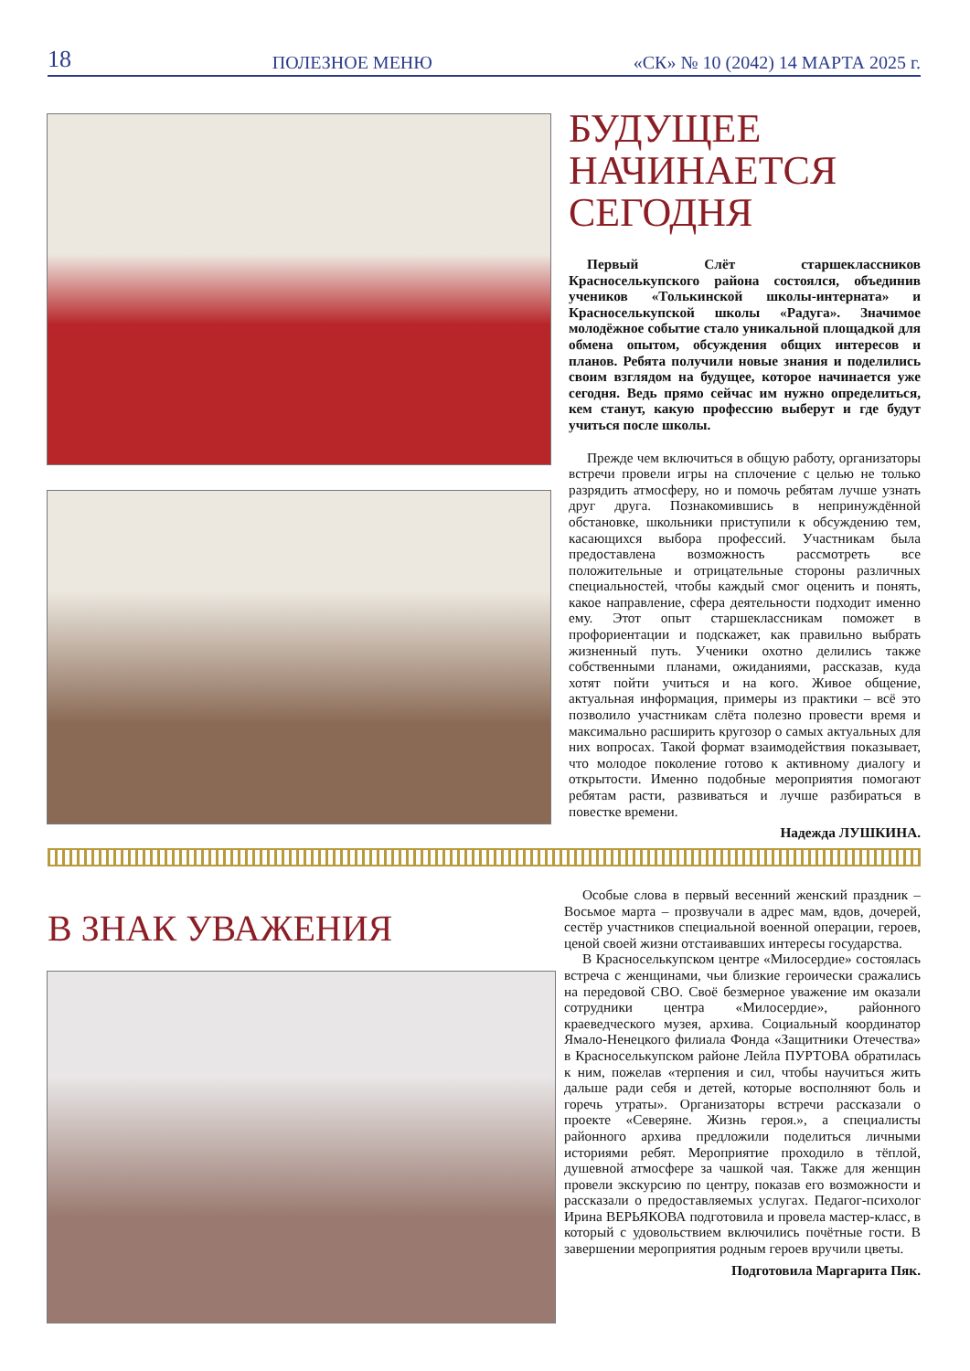18 ПОЛЕЗНОЕ МЕНЮ «СК» № 10 (2042) 14 МАРТА 2025 г.
БУДУЩЕЕ
НАЧИНАЕТСЯ
СЕГОДНЯ
Первый Слёт старшеклассников Красноселькупского района состоялся, объединив учеников «Толькинской школы-интерната» и Красноселькупской школы «Радуга». Значимое молодёжное событие стало уникальной площадкой для обмена опытом, обсуждения общих интересов и планов. Ребята получили новые знания и поделились своим взглядом на будущее, которое начинается уже сегодня. Ведь прямо сейчас им нужно определиться, кем станут, какую профессию выберут и где будут учиться после школы.
Прежде чем включиться в общую работу, организаторы встречи провели игры на сплочение с целью не только разрядить атмосферу, но и помочь ребятам лучше узнать друг друга. Познакомившись в непринуждённой обстановке, школьники приступили к обсуждению тем, касающихся выбора профессий. Участникам была предоставлена возможность рассмотреть все положительные и отрицательные стороны различных специальностей, чтобы каждый смог оценить и понять, какое направление, сфера деятельности подходит именно ему. Этот опыт старшеклассникам поможет в профориентации и подскажет, как правильно выбрать жизненный путь. Ученики охотно делились также собственными планами, ожиданиями, рассказав, куда хотят пойти учиться и на кого. Живое общение, актуальная информация, примеры из практики – всё это позволило участникам слёта полезно провести время и максимально расширить кругозор о самых актуальных для них вопросах. Такой формат взаимодействия показывает, что молодое поколение готово к активному диалогу и открытости. Именно подобные мероприятия помогают ребятам расти, развиваться и лучше разбираться в повестке времени.
Надежда ЛУШКИНА.
В ЗНАК УВАЖЕНИЯ
Особые слова в первый весенний женский праздник – Восьмое марта – прозвучали в адрес мам, вдов, дочерей, сестёр участников специальной военной операции, героев, ценой своей жизни отстаивавших интересы государства.
В Красноселькупском центре «Милосердие» состоялась встреча с женщинами, чьи близкие героически сражались на передовой СВО. Своё безмерное уважение им оказали сотрудники центра «Милосердие», районного краеведческого музея, архива. Социальный координатор Ямало-Ненецкого филиала Фонда «Защитники Отечества» в Красноселькупском районе Лейла ПУРТОВА обратилась к ним, пожелав «терпения и сил, чтобы научиться жить дальше ради себя и детей, которые восполняют боль и горечь утраты». Организаторы встречи рассказали о проекте «Северяне. Жизнь героя.», а специалисты районного архива предложили поделиться личными историями ребят. Мероприятие проходило в тёплой, душевной атмосфере за чашкой чая. Также для женщин провели экскурсию по центру, показав его возможности и рассказали о предоставляемых услугах. Педагог-психолог Ирина ВЕРЬЯКОВА подготовила и провела мастер-класс, в который с удовольствием включились почётные гости. В завершении мероприятия родным героев вручили цветы.
Подготовила Маргарита Пяк.